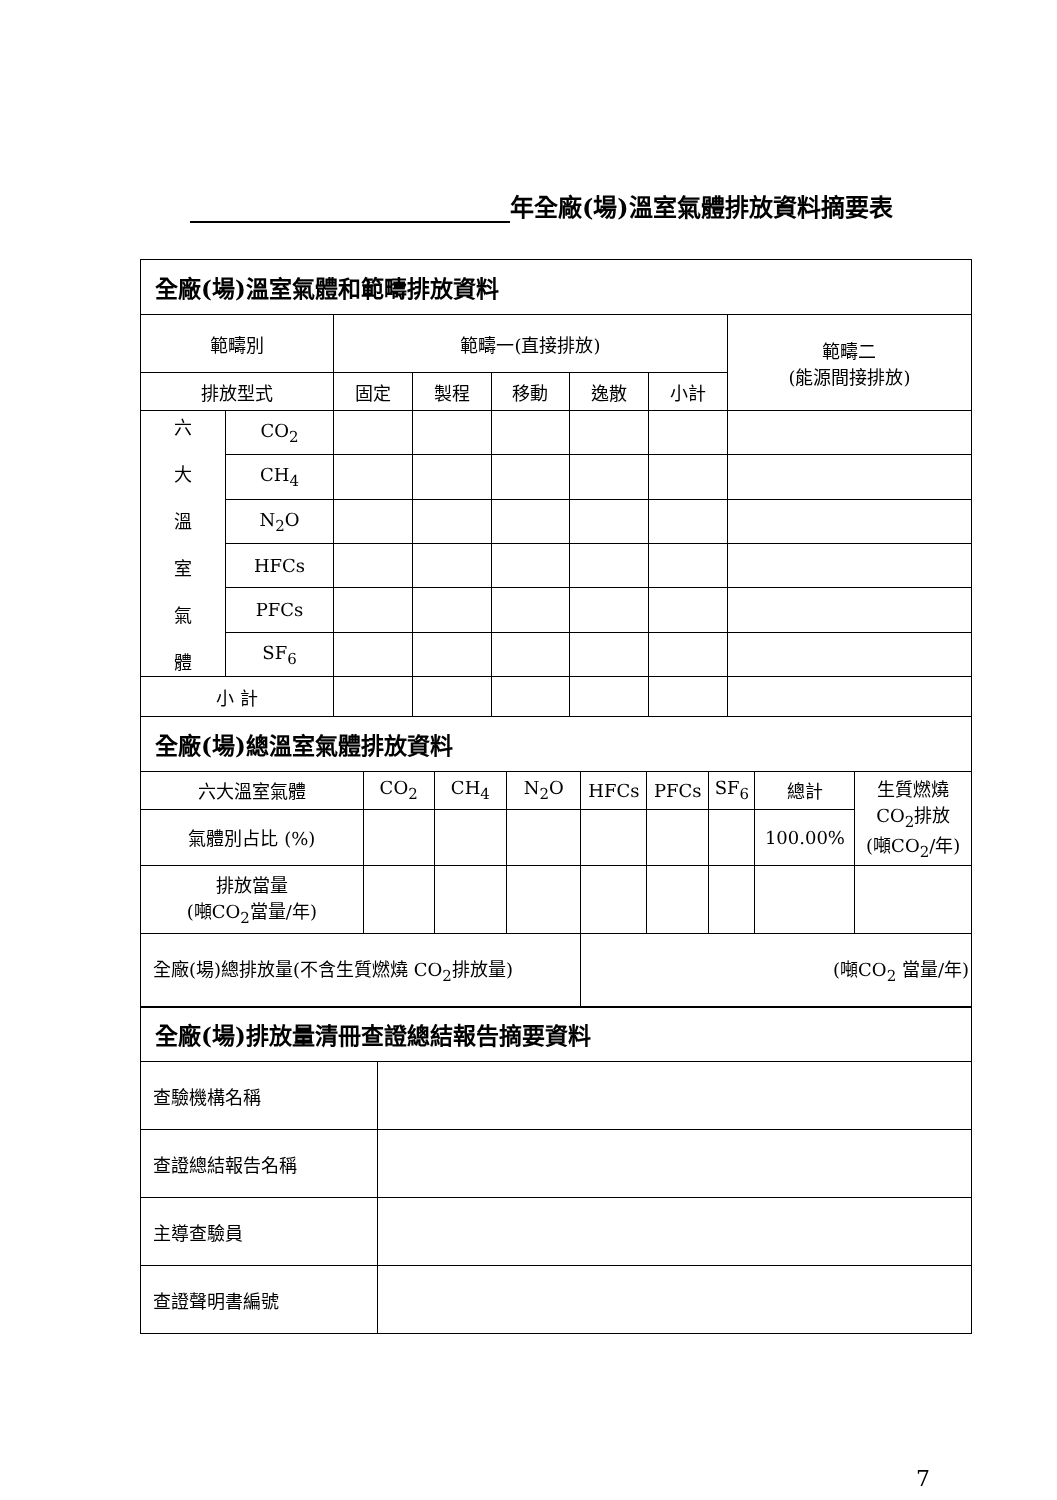年全廠(場)溫室氣體排放資料摘要表
| 全廠(場)溫室氣體和範疇排放資料 | | | | | | | |
| 範疇別 | | 範疇一(直接排放) | | | | | 範疇二 (能源間接排放) |
| 排放型式 | | 固定 | 製程 | 移動 | 逸散 | 小計 | |
| 六 大 溫 室 氣 體 | CO<sub>2</sub> | | | | | | |
| | CH<sub>4</sub> | | | | | | |
| | N<sub>2</sub>O | | | | | | |
| | HFCs | | | | | | |
| | PFCs | | | | | | |
| | SF<sub>6</sub> | | | | | | |
| 小 計 | | | | | | | |
| 全廠(場)總溫室氣體排放資料 | | | | | | | | |
| 六大溫室氣體 | CO<sub>2</sub> | CH<sub>4</sub> | N<sub>2</sub>O | HFCs | PFCs | SF<sub>6</sub> | 總計 | 生質燃燒 CO<sub>2</sub>排放 (噸CO<sub>2</sub>/年) |
| 氣體別占比 (%) | | | | | | | 100.00% | |
| 排放當量 (噸CO<sub>2</sub>當量/年) | | | | | | | | |
| 全廠(場)總排放量(不含生質燃燒 CO<sub>2</sub>排放量) | | | | (噸CO<sub>2</sub> 當量/年) | | | | |
| 全廠(場)排放量清冊查證總結報告摘要資料 | |
| 查驗機構名稱 | |
| 查證總結報告名稱 | |
| 主導查驗員 | |
| 查證聲明書編號 | |
7